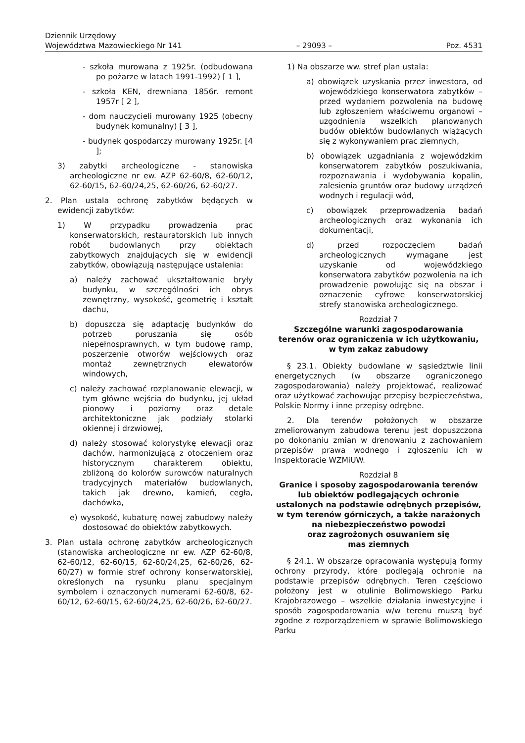Dziennik Urzędowy
Województwa Mazowieckiego Nr 141
– 29093 –
Poz. 4531
- szkoła murowana z 1925r. (odbudowana po pożarze w latach 1991-1992) [ 1 ],
- szkoła KEN, drewniana 1856r. remont 1957r [ 2 ],
- dom nauczycieli murowany 1925 (obecny budynek komunalny) [ 3 ],
- budynek gospodarczy murowany 1925r. [4 ];
3) zabytki archeologiczne - stanowiska archeologiczne nr ew. AZP 62-60/8, 62-60/12, 62-60/15, 62-60/24,25, 62-60/26, 62-60/27.
2. Plan ustala ochronę zabytków będących w ewidencji zabytków:
1) W przypadku prowadzenia prac konserwatorskich, restauratorskich lub innych robót budowlanych przy obiektach zabytkowych znajdujących się w ewidencji zabytków, obowiązują następujące ustalenia:
a) należy zachować ukształtowanie bryły budynku, w szczególności ich obrys zewnętrzny, wysokość, geometrię i kształt dachu,
b) dopuszcza się adaptację budynków do potrzeb poruszania się osób niepełnosprawnych, w tym budowę ramp, poszerzenie otworów wejściowych oraz montaż zewnętrznych elewatorów windowych,
c) należy zachować rozplanowanie elewacji, w tym główne wejścia do budynku, jej układ pionowy i poziomy oraz detale architektoniczne jak podziały stolarki okiennej i drzwiowej,
d) należy stosować kolorystykę elewacji oraz dachów, harmonizującą z otoczeniem oraz historycznym charakterem obiektu, zbliżoną do kolorów surowców naturalnych tradycyjnych materiałów budowlanych, takich jak drewno, kamień, cegła, dachówka,
e) wysokość, kubaturę nowej zabudowy należy dostosować do obiektów zabytkowych.
3. Plan ustala ochronę zabytków archeologicznych (stanowiska archeologiczne nr ew. AZP 62-60/8, 62-60/12, 62-60/15, 62-60/24,25, 62-60/26, 62-60/27) w formie stref ochrony konserwatorskiej, określonych na rysunku planu specjalnym symbolem i oznaczonych numerami 62-60/8, 62-60/12, 62-60/15, 62-60/24,25, 62-60/26, 62-60/27.
1) Na obszarze ww. stref plan ustala:
a) obowiązek uzyskania przez inwestora, od wojewódzkiego konserwatora zabytków – przed wydaniem pozwolenia na budowę lub zgłoszeniem właściwemu organowi – uzgodnienia wszelkich planowanych budów obiektów budowlanych wiążących się z wykonywaniem prac ziemnych,
b) obowiązek uzgadniania z wojewódzkim konserwatorem zabytków poszukiwania, rozpoznawania i wydobywania kopalin, zalesienia gruntów oraz budowy urządzeń wodnych i regulacji wód,
c) obowiązek przeprowadzenia badań archeologicznych oraz wykonania ich dokumentacji,
d) przed rozpoczęciem badań archeologicznych wymagane jest uzyskanie od wojewódzkiego konserwatora zabytków pozwolenia na ich prowadzenie powołując się na obszar i oznaczenie cyfrowe konserwatorskiej strefy stanowiska archeologicznego.
Rozdział 7
Szczególne warunki zagospodarowania
terenów oraz ograniczenia w ich użytkowaniu,
w tym zakaz zabudowy
§ 23.1. Obiekty budowlane w sąsiedztwie linii energetycznych (w obszarze ograniczonego zagospodarowania) należy projektować, realizować oraz użytkować zachowując przepisy bezpieczeństwa, Polskie Normy i inne przepisy odrębne.
2. Dla terenów położonych w obszarze zmeliorowanym zabudowa terenu jest dopuszczona po dokonaniu zmian w drenowaniu z zachowaniem przepisów prawa wodnego i zgłoszeniu ich w Inspektoracie WZMiUW.
Rozdział 8
Granice i sposoby zagospodarowania terenów
lub obiektów podlegających ochronie
ustalonych na podstawie odrębnych przepisów,
w tym terenów górniczych, a także narażonych
na niebezpieczeństwo powodzi
oraz zagrożonych osuwaniem się
mas ziemnych
§ 24.1. W obszarze opracowania występują formy ochrony przyrody, które podlegają ochronie na podstawie przepisów odrębnych. Teren częściowo położony jest w otulinie Bolimowskiego Parku Krajobrazowego – wszelkie działania inwestycyjne i sposób zagospodarowania w/w terenu muszą być zgodne z rozporządzeniem w sprawie Bolimowskiego Parku